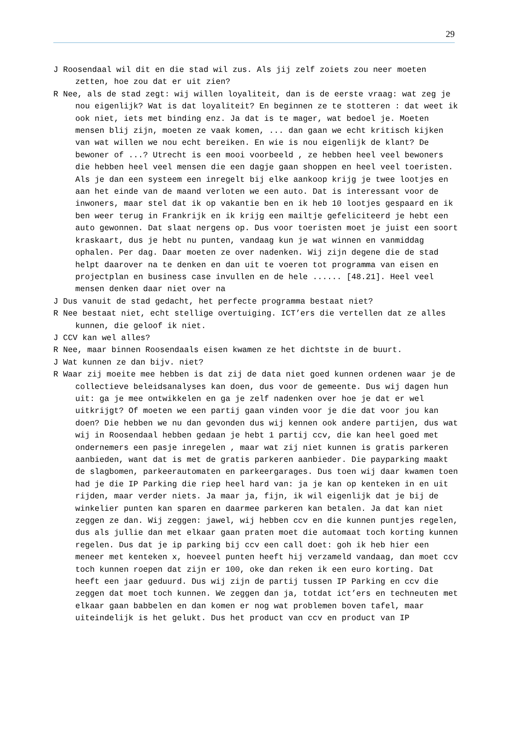29
J Roosendaal wil dit en die stad wil zus. Als jij zelf zoiets zou neer moeten zetten, hoe zou dat er uit zien?
R Nee, als de stad zegt: wij willen loyaliteit, dan is de eerste vraag: wat zeg je nou eigenlijk? Wat is dat loyaliteit? En beginnen ze te stotteren : dat weet ik ook niet, iets met binding enz. Ja dat is te mager, wat bedoel je. Moeten mensen blij zijn, moeten ze vaak komen, ... dan gaan we echt kritisch kijken van wat willen we nou echt bereiken. En wie is nou eigenlijk de klant? De bewoner of ...? Utrecht is een mooi voorbeeld , ze hebben heel veel bewoners die hebben heel veel mensen die een dagje gaan shoppen en heel veel toeristen. Als je dan een systeem een inregelt bij elke aankoop krijg je twee lootjes en aan het einde van de maand verloten we een auto. Dat is interessant voor de inwoners, maar stel dat ik op vakantie ben en ik heb 10 lootjes gespaard en ik ben weer terug in Frankrijk en ik krijg een mailtje gefeliciteerd je hebt een auto gewonnen. Dat slaat nergens op. Dus voor toeristen moet je juist een soort kraskaart, dus je hebt nu punten, vandaag kun je wat winnen en vanmiddag ophalen. Per dag. Daar moeten ze over nadenken. Wij zijn degene die de stad helpt daarover na te denken en dan uit te voeren tot programma van eisen en projectplan en business case invullen en de hele ...... [48.21]. Heel veel mensen denken daar niet over na
J Dus vanuit de stad gedacht, het perfecte programma bestaat niet?
R Nee bestaat niet, echt stellige overtuiging. ICT’ers die vertellen dat ze alles kunnen, die geloof ik niet.
J CCV kan wel alles?
R Nee, maar binnen Roosendaals eisen kwamen ze het dichtste in de buurt.
J Wat kunnen ze dan bijv. niet?
R Waar zij moeite mee hebben is dat zij de data niet goed kunnen ordenen waar je de collectieve beleidsanalyses kan doen, dus voor de gemeente. Dus wij dagen hun uit: ga je mee ontwikkelen en ga je zelf nadenken over hoe je dat er wel uitkrijgt? Of moeten we een partij gaan vinden voor je die dat voor jou kan doen? Die hebben we nu dan gevonden dus wij kennen ook andere partijen, dus wat wij in Roosendaal hebben gedaan je hebt 1 partij ccv, die kan heel goed met ondernemers een pasje inregelen , maar wat zij niet kunnen is gratis parkeren aanbieden, want dat is met de gratis parkeren aanbieder. Die payparking maakt de slagbomen, parkeerautomaten en parkeergarages. Dus toen wij daar kwamen toen had je die IP Parking die riep heel hard van: ja je kan op kenteken in en uit rijden, maar verder niets. Ja maar ja, fijn, ik wil eigenlijk dat je bij de winkelier punten kan sparen en daarmee parkeren kan betalen. Ja dat kan niet zeggen ze dan. Wij zeggen: jawel, wij hebben ccv en die kunnen puntjes regelen, dus als jullie dan met elkaar gaan praten moet die automaat toch korting kunnen regelen. Dus dat je ip parking bij ccv een call doet: goh ik heb hier een meneer met kenteken x, hoeveel punten heeft hij verzameld vandaag, dan moet ccv toch kunnen roepen dat zijn er 100, oke dan reken ik een euro korting. Dat heeft een jaar geduurd. Dus wij zijn de partij tussen IP Parking en ccv die zeggen dat moet toch kunnen. We zeggen dan ja, totdat ict’ers en techneuten met elkaar gaan babbelen en dan komen er nog wat problemen boven tafel, maar uiteindelijk is het gelukt. Dus het product van ccv en product van IP